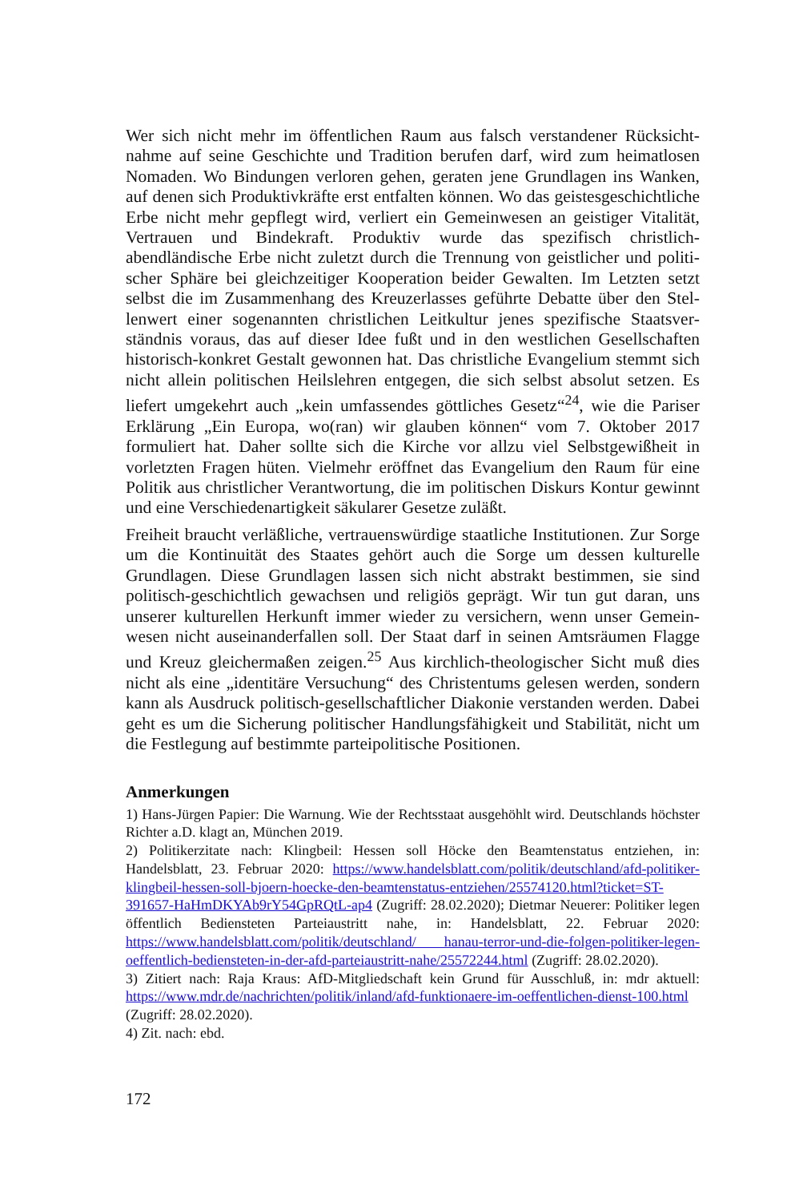Wer sich nicht mehr im öffentlichen Raum aus falsch verstandener Rücksicht­nahme auf seine Geschichte und Tradition berufen darf, wird zum heimatlosen Nomaden. Wo Bindungen verloren gehen, geraten jene Grundlagen ins Wanken, auf denen sich Produktivkräfte erst entfalten können. Wo das geistesgeschichtli­che Erbe nicht mehr gepflegt wird, verliert ein Gemeinwesen an geistiger Vitali­tät, Vertrauen und Bindekraft. Produktiv wurde das spezifisch christlich-abendländische Erbe nicht zuletzt durch die Trennung von geistlicher und politi­scher Sphäre bei gleichzeitiger Kooperation beider Gewalten. Im Letzten setzt selbst die im Zusammenhang des Kreuzerlasses geführte Debatte über den Stel­lenwert einer sogenannten christlichen Leitkultur jenes spezifische Staatsver­ständnis voraus, das auf dieser Idee fußt und in den westlichen Gesellschaften historisch-konkret Gestalt gewonnen hat. Das christliche Evangelium stemmt sich nicht allein politischen Heilslehren entgegen, die sich selbst absolut setzen. Es liefert umgekehrt auch „kein umfassendes göttliches Gesetz“<sup>24</sup>, wie die Pari­ser Erklärung „Ein Europa, wo(ran) wir glauben können“ vom 7. Oktober 2017 formuliert hat. Daher sollte sich die Kirche vor allzu viel Selbstgewißheit in vorletzten Fragen hüten. Vielmehr eröffnet das Evangelium den Raum für eine Politik aus christlicher Verantwortung, die im politischen Diskurs Kontur ge­winnt und eine Verschiedenartigkeit säkularer Gesetze zuläßt.
Freiheit braucht verläßliche, vertrauenswürdige staatliche Institutionen. Zur Sorge um die Kontinuität des Staates gehört auch die Sorge um dessen kulturelle Grundlagen. Diese Grundlagen lassen sich nicht abstrakt bestimmen, sie sind politisch-geschichtlich gewachsen und religiös geprägt. Wir tun gut daran, uns unserer kulturellen Herkunft immer wieder zu versichern, wenn unser Gemein­wesen nicht auseinanderfallen soll. Der Staat darf in seinen Amtsräumen Flagge und Kreuz gleichermaßen zeigen.<sup>25</sup> Aus kirchlich-theologischer Sicht muß dies nicht als eine „identitäre Versuchung“ des Christentums gelesen werden, sondern kann als Ausdruck politisch-gesellschaftlicher Diakonie verstanden werden. Dabei geht es um die Sicherung politischer Handlungsfähigkeit und Stabilität, nicht um die Festlegung auf bestimmte parteipolitische Positionen.
Anmerkungen
1) Hans-Jürgen Papier: Die Warnung. Wie der Rechtsstaat ausgehöhlt wird. Deutschlands höchster Richter a.D. klagt an, München 2019.
2) Politikerzitate nach: Klingbeil: Hessen soll Höcke den Beamtenstatus entziehen, in: Handelsblatt, 23. Februar 2020: https://www.handelsblatt.com/politik/deutschland/afd-politiker-klingbeil-hessen-soll-bjoern-hoecke-den-beamtenstatus-entziehen/25574120.html?ticket=ST-391657-HaHmDKYAb9rY54GpRQtL-ap4 (Zugriff: 28.02.2020); Diet­mar Neuerer: Politiker legen öffentlich Bediensteten Parteiaustritt nahe, in: Handelsblatt, 22. Februar 2020: https://www.handelsblatt.com/politik/deutschland/ hanau-terror-und-die-folgen-politiker-legen-oeffentlich-bediensteten-in-der-afd-parteiaustritt-nahe/25572244.html (Zugriff: 28.02.2020).
3) Zitiert nach: Raja Kraus: AfD-Mitgliedschaft kein Grund für Ausschluß, in: mdr aktu­ell: https://www.mdr.de/nachrichten/politik/inland/afd-funktionaere-im-oeffentlichen-dienst-100.html (Zugriff: 28.02.2020).
4) Zit. nach: ebd.
172